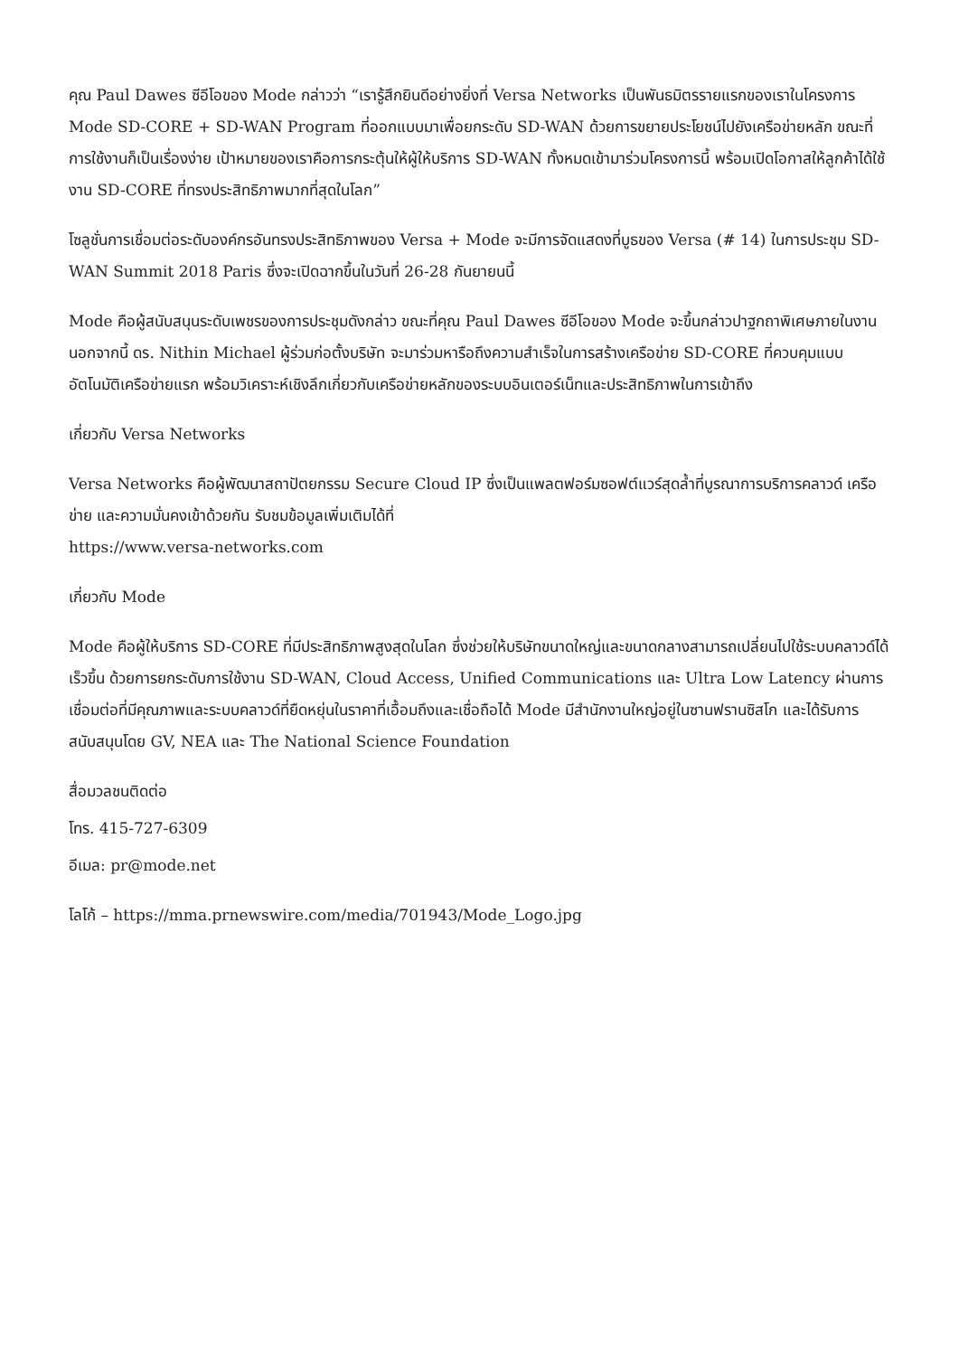คุณ Paul Dawes ซีอีโอของ Mode กล่าวว่า “เรารู้สึกยินดีอย่างยิ่งที่ Versa Networks เป็นพันธมิตรรายแรกของเราในโครงการ Mode SD-CORE + SD-WAN Program ที่ออกแบบมาเพื่อยกระดับ SD-WAN ด้วยการขยายประโยชน์ไปยังเครือข่ายหลัก ขณะที่การใช้งานก็เป็นเรื่องง่าย เป้าหมายของเราคือการกระตุ้นให้ผู้ให้บริการ SD-WAN ทั้งหมดเข้ามาร่วมโครงการนี้ พร้อมเปิดโอกาสให้ลูกค้าได้ใช้งาน SD-CORE ที่ทรงประสิทธิภาพมากที่สุดในโลก”
โซลูชั่นการเชื่อมต่อระดับองค์กรอันทรงประสิทธิภาพของ Versa + Mode จะมีการจัดแสดงที่บูธของ Versa (# 14) ในการประชุม SD-WAN Summit 2018 Paris ซึ่งจะเปิดฉากขึ้นในวันที่ 26-28 กันยายนนี้
Mode คือผู้สนับสนุนระดับเพชรของการประชุมดังกล่าว ขณะที่คุณ Paul Dawes ซีอีโอของ Mode จะขึ้นกล่าวปาฐกถาพิเศษภายในงาน นอกจากนี้ ดร. Nithin Michael ผู้ร่วมก่อตั้งบริษัท จะมาร่วมหารือถึงความสำเร็จในการสร้างเครือข่าย SD-CORE ที่ควบคุมแบบอัตโนมัติเครือข่ายแรก พร้อมวิเคราะห์เชิงลึกเกี่ยวกับเครือข่ายหลักของระบบอินเตอร์เน็ทและประสิทธิภาพในการเข้าถึง
เกี่ยวกับ Versa Networks
Versa Networks คือผู้พัฒนาสถาปัตยกรรม Secure Cloud IP ซึ่งเป็นแพลตฟอร์มซอฟต์แวร์สุดล้ำที่บูรณาการบริการคลาวด์ เครือข่าย และความมั่นคงเข้าด้วยกัน รับชมข้อมูลเพิ่มเติมได้ที่
https://www.versa-networks.com
เกี่ยวกับ Mode
Mode คือผู้ให้บริการ SD-CORE ที่มีประสิทธิภาพสูงสุดในโลก ซึ่งช่วยให้บริษัทขนาดใหญ่และขนาดกลางสามารถเปลี่ยนไปใช้ระบบคลาวด์ได้เร็วขึ้น ด้วยการยกระดับการใช้งาน SD-WAN, Cloud Access, Unified Communications และ Ultra Low Latency ผ่านการเชื่อมต่อที่มีคุณภาพและระบบคลาวด์ที่ยืดหยุ่นในราคาที่เอื้อมถึงและเชื่อถือได้ Mode มีสำนักงานใหญ่อยู่ในซานฟรานซิสโก และได้รับการสนับสนุนโดย GV, NEA และ The National Science Foundation
สื่อมวลชนติดต่อ
โทร. 415-727-6309
อีเมล: pr@mode.net
โลโก้ – https://mma.prnewswire.com/media/701943/Mode_Logo.jpg